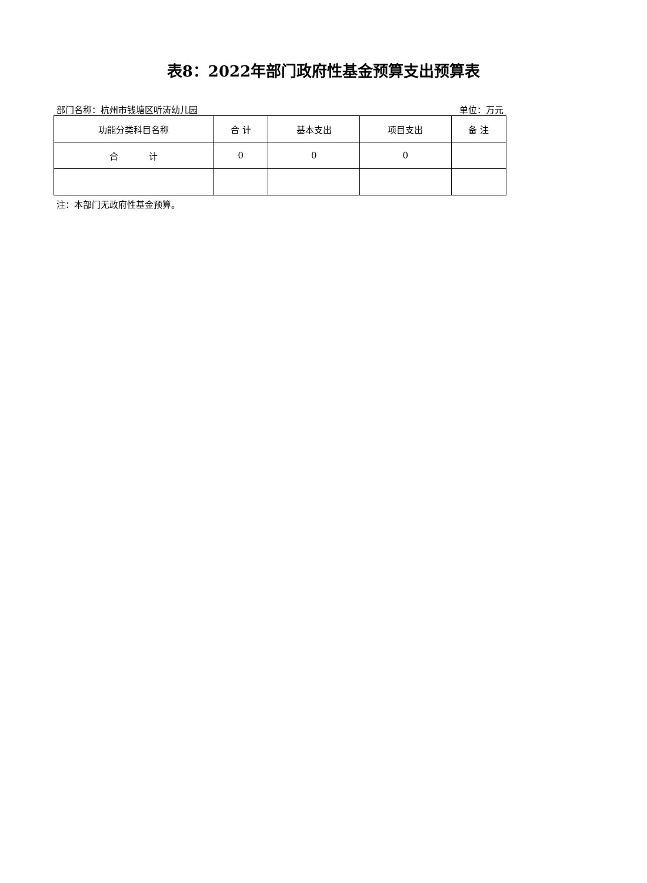表8：2022年部门政府性基金预算支出预算表
部门名称：杭州市钱塘区听涛幼儿园 单位：万元
| 功能分类科目名称 | 合 计 | 基本支出 | 项目支出 | 备 注 |
| --- | --- | --- | --- | --- |
| 合 计 | 0 | 0 | 0 | |
注：本部门无政府性基金预算。